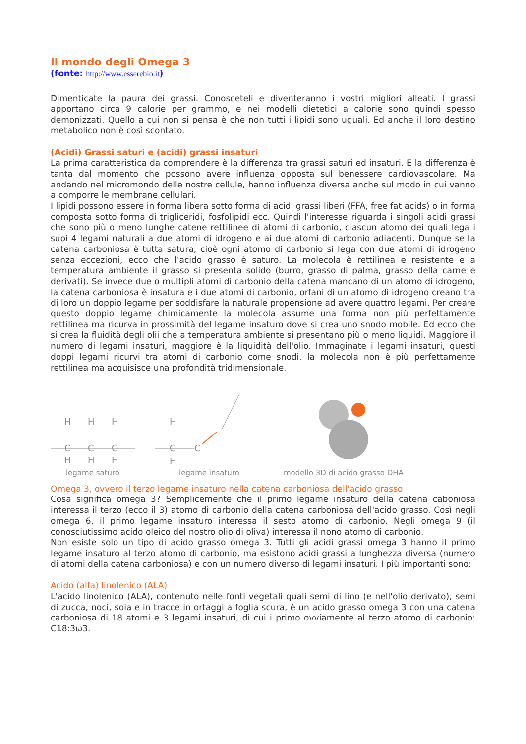Il mondo degli Omega 3
(fonte: http://www.esserebio.it)
Dimenticate la paura dei grassi. Conosceteli e diventeranno i vostri migliori alleati. I grassi apportano circa 9 calorie per grammo, e nei modelli dietetici a calorie sono quindi spesso demonizzati. Quello a cui non si pensa è che non tutti i lipidi sono uguali. Ed anche il loro destino metabolico non è così scontato.
(Acidi) Grassi saturi e (acidi) grassi insaturi
La prima caratteristica da comprendere è la differenza tra grassi saturi ed insaturi. E la differenza è tanta dal momento che possono avere influenza opposta sul benessere cardiovascolare. Ma andando nel micromondo delle nostre cellule, hanno influenza diversa anche sul modo in cui vanno a comporre le membrane cellulari.
I lipidi possono essere in forma libera sotto forma di acidi grassi liberi (FFA, free fat acids) o in forma composta sotto forma di trigliceridi, fosfolipidi ecc. Quindi l'interesse riguarda i singoli acidi grassi che sono più o meno lunghe catene rettilinee di atomi di carbonio, ciascun atomo dei quali lega i suoi 4 legami naturali a due atomi di idrogeno e ai due atomi di carbonio adiacenti. Dunque se la catena carboniosa è tutta satura, cioè ogni atomo di carbonio si lega con due atomi di idrogeno senza eccezioni, ecco che l'acido grasso è saturo. La molecola è rettilinea e resistente e a temperatura ambiente il grasso si presenta solido (burro, grasso di palma, grasso della carne e derivati). Se invece due o multipli atomi di carbonio della catena mancano di un atomo di idrogeno, la catena carboniosa è insatura e i due atomi di carbonio, orfani di un atomo di idrogeno creano tra di loro un doppio legame per soddisfare la naturale propensione ad avere quattro legami. Per creare questo doppio legame chimicamente la molecola assume una forma non più perfettamente rettilinea ma ricurva in prossimità del legame insaturo dove si crea uno snodo mobile. Ed ecco che si crea la fluidità degli olii che a temperatura ambiente si presentano più o meno liquidi. Maggiore il numero di legami insaturi, maggiore è la liquidità dell'olio. Immaginate i legami insaturi, questi doppi legami ricurvi tra atomi di carbonio come snodi. la molecola non è più perfettamente rettilinea ma acquisisce una profondità tridimensionale.
H
H
H
C
C
C
H
H
H
legame saturo
H
C
C
H
legame insaturo
modello 3D di acido grasso DHA
Omega 3, ovvero il terzo legame insaturo nella catena carboniosa dell'acido grasso
Cosa significa omega 3? Semplicemente che il primo legame insaturo della catena caboniosa interessa il terzo (ecco il 3) atomo di carbonio della catena carboniosa dell'acido grasso. Così negli omega 6, il primo legame insaturo interessa il sesto atomo di carbonio. Negli omega 9 (il conosciutissimo acido oleico del nostro olio di oliva) interessa il nono atomo di carbonio.
Non esiste solo un tipo di acido grasso omega 3. Tutti gli acidi grassi omega 3 hanno il primo legame insaturo al terzo atomo di carbonio, ma esistono acidi grassi a lunghezza diversa (numero di atomi della catena carboniosa) e con un numero diverso di legami insaturi. I più importanti sono:
Acido (alfa) linolenico (ALA)
L'acido linolenico (ALA), contenuto nelle fonti vegetali quali semi di lino (e nell'olio derivato), semi di zucca, noci, soia e in tracce in ortaggi a foglia scura, è un acido grasso omega 3 con una catena carboniosa di 18 atomi e 3 legami insaturi, di cui i primo ovviamente al terzo atomo di carbonio: C18:3ω3.